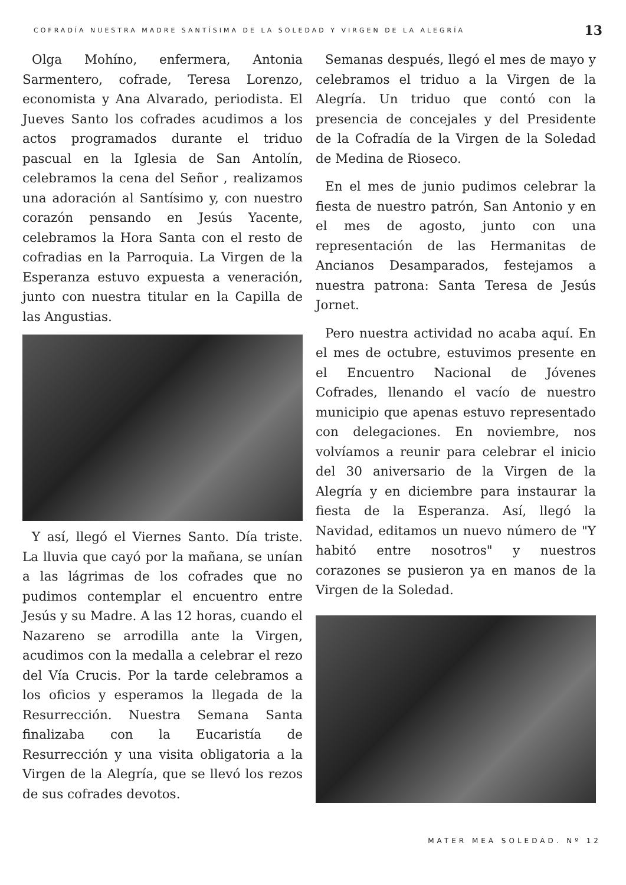COFRADÍA NUESTRA MADRE SANTÍSIMA DE LA SOLEDAD Y VIRGEN DE LA ALEGRÍA 13
Olga Mohíno, enfermera, Antonia Sarmentero, cofrade, Teresa Lorenzo, economista y Ana Alvarado, periodista. El Jueves Santo los cofrades acudimos a los actos programados durante el triduo pascual en la Iglesia de San Antolín, celebramos la cena del Señor , realizamos una adoración al Santísimo y, con nuestro corazón pensando en Jesús Yacente, celebramos la Hora Santa con el resto de cofradias en la Parroquia. La Virgen de la Esperanza estuvo expuesta a veneración, junto con nuestra titular en la Capilla de las Angustias.
Y así, llegó el Viernes Santo. Día triste. La lluvia que cayó por la mañana, se unían a las lágrimas de los cofrades que no pudimos contemplar el encuentro entre Jesús y su Madre. A las 12 horas, cuando el Nazareno se arrodilla ante la Virgen, acudimos con la medalla a celebrar el rezo del Vía Crucis. Por la tarde celebramos a los oficios y esperamos la llegada de la Resurrección. Nuestra Semana Santa finalizaba con la Eucaristía de Resurrección y una visita obligatoria a la Virgen de la Alegría, que se llevó los rezos de sus cofrades devotos.
Semanas después, llegó el mes de mayo y celebramos el triduo a la Virgen de la Alegría. Un triduo que contó con la presencia de concejales y del Presidente de la Cofradía de la Virgen de la Soledad de Medina de Rioseco.
En el mes de junio pudimos celebrar la fiesta de nuestro patrón, San Antonio y en el mes de agosto, junto con una representación de las Hermanitas de Ancianos Desamparados, festejamos a nuestra patrona: Santa Teresa de Jesús Jornet.
Pero nuestra actividad no acaba aquí. En el mes de octubre, estuvimos presente en el Encuentro Nacional de Jóvenes Cofrades, llenando el vacío de nuestro municipio que apenas estuvo representado con delegaciones. En noviembre, nos volvíamos a reunir para celebrar el inicio del 30 aniversario de la Virgen de la Alegría y en diciembre para instaurar la fiesta de la Esperanza. Así, llegó la Navidad, editamos un nuevo número de "Y habitó entre nosotros" y nuestros corazones se pusieron ya en manos de la Virgen de la Soledad.
MATER MEA SOLEDAD. Nº 12